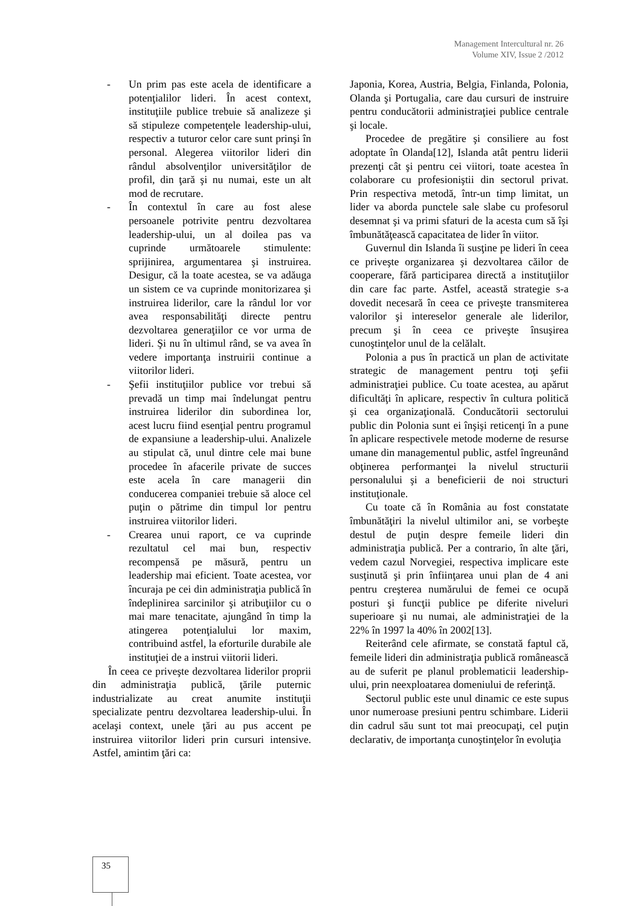Management Intercultural nr. 26
Volume XIV, Issue 2 /2012
- Un prim pas este acela de identificare a potenţialilor lideri. În acest context, instituţiile publice trebuie să analizeze şi să stipuleze competenţele leadership-ului, respectiv a tuturor celor care sunt prinşi în personal. Alegerea viitorilor lideri din rândul absolvenţilor universităţilor de profil, din ţară şi nu numai, este un alt mod de recrutare.
- În contextul în care au fost alese persoanele potrivite pentru dezvoltarea leadership-ului, un al doilea pas va cuprinde următoarele stimulente: sprijinirea, argumentarea şi instruirea. Desigur, că la toate acestea, se va adăuga un sistem ce va cuprinde monitorizarea şi instruirea liderilor, care la rândul lor vor avea responsabilităţi directe pentru dezvoltarea generaţiilor ce vor urma de lideri. Şi nu în ultimul rând, se va avea în vedere importanţa instruirii continue a viitorilor lideri.
- Şefii instituţiilor publice vor trebui să prevadă un timp mai îndelungat pentru instruirea liderilor din subordinea lor, acest lucru fiind esenţial pentru programul de expansiune a leadership-ului. Analizele au stipulat că, unul dintre cele mai bune procedee în afacerile private de succes este acela în care managerii din conducerea companiei trebuie să aloce cel puţin o pătrime din timpul lor pentru instruirea viitorilor lideri.
- Crearea unui raport, ce va cuprinde rezultatul cel mai bun, respectiv recompensă pe măsură, pentru un leadership mai eficient. Toate acestea, vor încuraja pe cei din administraţia publică în îndeplinirea sarcinilor şi atribuţiilor cu o mai mare tenacitate, ajungând în timp la atingerea potenţialului lor maxim, contribuind astfel, la eforturile durabile ale instituţiei de a instrui viitorii lideri.
În ceea ce priveşte dezvoltarea liderilor proprii din administraţia publică, ţările puternic industrializate au creat anumite instituţii specializate pentru dezvoltarea leadership-ului. În acelaşi context, unele ţări au pus accent pe instruirea viitorilor lideri prin cursuri intensive. Astfel, amintim ţări ca:
Japonia, Korea, Austria, Belgia, Finlanda, Polonia, Olanda şi Portugalia, care dau cursuri de instruire pentru conducătorii administraţiei publice centrale şi locale.
Procedee de pregătire şi consiliere au fost adoptate în Olanda[12], Islanda atât pentru liderii prezenţi cât şi pentru cei viitori, toate acestea în colaborare cu profesioniştii din sectorul privat. Prin respectiva metodă, într-un timp limitat, un lider va aborda punctele sale slabe cu profesorul desemnat şi va primi sfaturi de la acesta cum să îşi îmbunătăţească capacitatea de lider în viitor.
Guvernul din Islanda îi susţine pe lideri în ceea ce priveşte organizarea şi dezvoltarea căilor de cooperare, fără participarea directă a instituţiilor din care fac parte. Astfel, această strategie s-a dovedit necesară în ceea ce priveşte transmiterea valorilor şi intereselor generale ale liderilor, precum şi în ceea ce priveşte însuşirea cunoştinţelor unul de la celălalt.
Polonia a pus în practică un plan de activitate strategic de management pentru toţi şefii administraţiei publice. Cu toate acestea, au apărut dificultăţi în aplicare, respectiv în cultura politică şi cea organizaţională. Conducătorii sectorului public din Polonia sunt ei înşişi reticenţi în a pune în aplicare respectivele metode moderne de resurse umane din managementul public, astfel îngreunând obţinerea performanţei la nivelul structurii personalului şi a beneficierii de noi structuri instituţionale.
Cu toate că în România au fost constatate îmbunătăţiri la nivelul ultimilor ani, se vorbeşte destul de puţin despre femeile lideri din administraţia publică. Per a contrario, în alte ţări, vedem cazul Norvegiei, respectiva implicare este susţinută şi prin înfiinţarea unui plan de 4 ani pentru creşterea numărului de femei ce ocupă posturi şi funcţii publice pe diferite niveluri superioare şi nu numai, ale administraţiei de la 22% în 1997 la 40% în 2002[13].
Reiterând cele afirmate, se constată faptul că, femeile lideri din administraţia publică românească au de suferit pe planul problematicii leadership-ului, prin neexploatarea domeniului de referinţă.
Sectorul public este unul dinamic ce este supus unor numeroase presiuni pentru schimbare. Liderii din cadrul său sunt tot mai preocupaţi, cel puţin declarativ, de importanţa cunoştinţelor în evoluţia
35